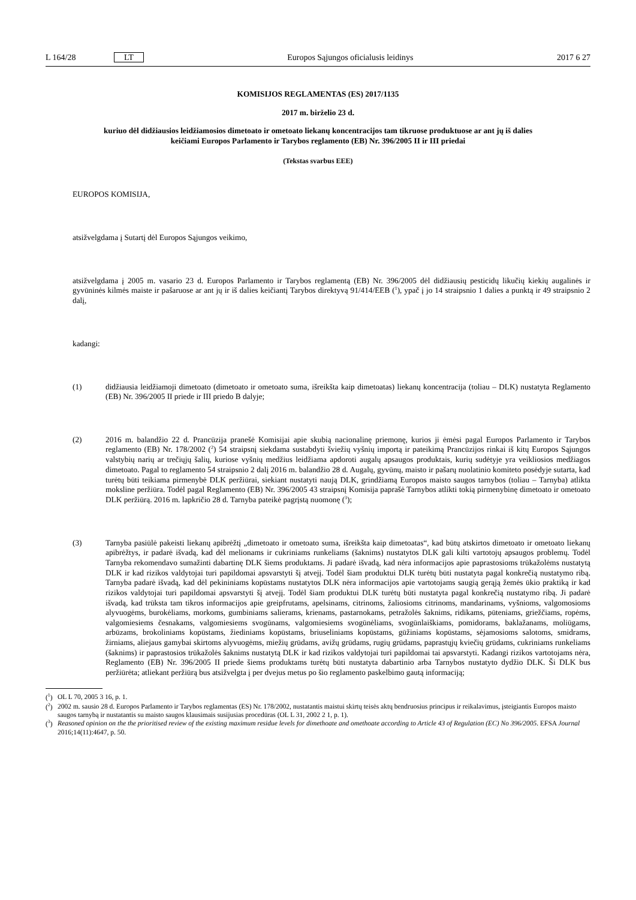L 164/28 LT Europos Sąjungos oficialusis leidinys 2017 6 27
KOMISIJOS REGLAMENTAS (ES) 2017/1135
2017 m. birželio 23 d.
kuriuo dėl didžiausios leidžiamosios dimetoato ir ometoato liekanų koncentracijos tam tikruose produktuose ar ant jų iš dalies keičiami Europos Parlamento ir Tarybos reglamento (EB) Nr. 396/2005 II ir III priedai
(Tekstas svarbus EEE)
EUROPOS KOMISIJA,
atsižvelgdama į Sutartį dėl Europos Sąjungos veikimo,
atsižvelgdama į 2005 m. vasario 23 d. Europos Parlamento ir Tarybos reglamentą (EB) Nr. 396/2005 dėl didžiausių pesticidų likučių kiekių augalinės ir gyvūninės kilmės maiste ir pašaruose ar ant jų ir iš dalies keičiantį Tarybos direktyvą 91/414/EEB (<sup>1</sup>), ypač į jo 14 straipsnio 1 dalies a punktą ir 49 straipsnio 2 dalį,
kadangi:
(1)
didžiausia leidžiamoji dimetoato (dimetoato ir ometoato suma, išreikšta kaip dimetoatas) liekanų koncentracija (toliau – DLK) nustatyta Reglamento (EB) Nr. 396/2005 II priede ir III priedo B dalyje;
(2)
2016 m. balandžio 22 d. Prancūzija pranešė Komisijai apie skubią nacionalinę priemonę, kurios ji ėmėsi pagal Europos Parlamento ir Tarybos reglamento (EB) Nr. 178/2002 (<sup>2</sup>) 54 straipsnį siekdama sustabdyti šviežių vyšnių importą ir pateikimą Prancūzijos rinkai iš kitų Europos Sąjungos valstybių narių ar trečiųjų šalių, kuriose vyšnių medžius leidžiama apdoroti augalų apsaugos produktais, kurių sudėtyje yra veikliosios medžiagos dimetoato. Pagal to reglamento 54 straipsnio 2 dalį 2016 m. balandžio 28 d. Augalų, gyvūnų, maisto ir pašarų nuolatinio komiteto posėdyje sutarta, kad turėtų būti teikiama pirmenybė DLK peržiūrai, siekiant nustatyti naują DLK, grindžiamą Europos maisto saugos tarnybos (toliau – Tarnyba) atlikta moksline peržiūra. Todėl pagal Reglamento (EB) Nr. 396/2005 43 straipsnį Komisija paprašė Tarnybos atlikti tokią pirmenybinę dimetoato ir ometoato DLK peržiūrą. 2016 m. lapkričio 28 d. Tarnyba pateikė pagrįstą nuomonę (<sup>3</sup>);
(3)
Tarnyba pasiūlė pakeisti liekanų apibrėžtį „dimetoato ir ometoato suma, išreikšta kaip dimetoatas“, kad būtų atskirtos dimetoato ir ometoato liekanų apibrėžtys, ir padarė išvadą, kad dėl melionams ir cukriniams runkeliams (šaknims) nustatytos DLK gali kilti vartotojų apsaugos problemų. Todėl Tarnyba rekomendavo sumažinti dabartinę DLK šiems produktams. Ji padarė išvadą, kad nėra informacijos apie paprastosioms trūkažolėms nustatytą DLK ir kad rizikos valdytojai turi papildomai apsvarstyti šį atvejį. Todėl šiam produktui DLK turėtų būti nustatyta pagal konkrečią nustatymo ribą. Tarnyba padarė išvadą, kad dėl pekininiams kopūstams nustatytos DLK nėra informacijos apie vartotojams saugią gerąją žemės ūkio praktiką ir kad rizikos valdytojai turi papildomai apsvarstyti šį atvejį. Todėl šiam produktui DLK turėtų būti nustatyta pagal konkrečią nustatymo ribą. Ji padarė išvadą, kad trūksta tam tikros informacijos apie greipfrutams, apelsinams, citrinoms, žaliosioms citrinoms, mandarinams, vyšnioms, valgomosioms alyvuogėms, burokėliams, morkoms, gumbiniams salierams, krienams, pastarnokams, petražolės šaknims, ridikams, pūteniams, griežčiams, ropėms, valgomiesiems česnakams, valgomiesiems svogūnams, valgomiesiems svogūnėliams, svogūnlaiškiams, pomidorams, baklažanams, moliūgams, arbūzams, brokoliniams kopūstams, žiediniams kopūstams, briuseliniams kopūstams, gūžiniams kopūstams, sėjamosioms salotoms, smidrams, žirniams, aliejaus gamybai skirtoms alyvuogėms, miežių grūdams, avižų grūdams, rugių grūdams, paprastųjų kviečių grūdams, cukriniams runkeliams (šaknims) ir paprastosios trūkažolės šaknims nustatytą DLK ir kad rizikos valdytojai turi papildomai tai apsvarstyti. Kadangi rizikos vartotojams nėra, Reglamento (EB) Nr. 396/2005 II priede šiems produktams turėtų būti nustatyta dabartinio arba Tarnybos nustatyto dydžio DLK. Ši DLK bus peržiūrėta; atliekant peržiūrą bus atsižvelgta į per dvejus metus po šio reglamento paskelbimo gautą informaciją;
(<sup>1</sup>) OL L 70, 2005 3 16, p. 1.
(<sup>2</sup>) 2002 m. sausio 28 d. Europos Parlamento ir Tarybos reglamentas (ES) Nr. 178/2002, nustatantis maistui skirtų teisės aktų bendruosius principus ir reikalavimus, įsteigiantis Europos maisto saugos tarnybą ir nustatantis su maisto saugos klausimais susijusias procedūras (OL L 31, 2002 2 1, p. 1).
(<sup>3</sup>) Reasoned opinion on the the prioritised review of the existing maximum residue levels for dimethoate and omethoate according to Article 43 of Regulation (EC) No 396/2005. EFSA Journal 2016;14(11):4647, p. 50.